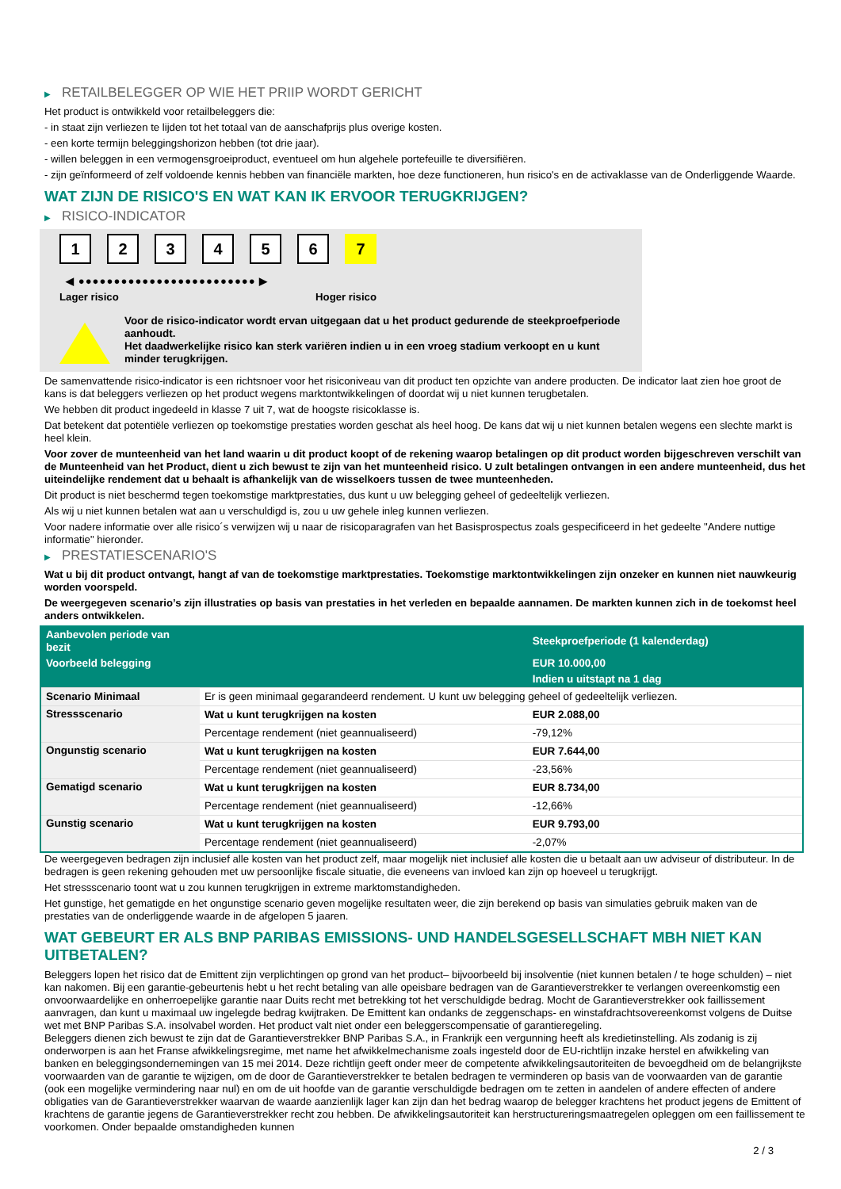▶ RETAILBELEGGER OP WIE HET PRIIP WORDT GERICHT
Het product is ontwikkeld voor retailbeleggers die:
- in staat zijn verliezen te lijden tot het totaal van de aanschafprijs plus overige kosten.
- een korte termijn beleggingshorizon hebben (tot drie jaar).
- willen beleggen in een vermogensgroeiproduct, eventueel om hun algehele portefeuille te diversifiëren.
- zijn geïnformeerd of zelf voldoende kennis hebben van financiële markten, hoe deze functioneren, hun risico's en de activaklasse van de Onderliggende Waarde.
WAT ZIJN DE RISICO'S EN WAT KAN IK ERVOOR TERUGKRIJGEN?
▶ RISICO-INDICATOR
1 2 3 4 5 6 7
◀ ●●●●●●●●●●●●●●●●●●●●●●●●● ▶
Lager risico Hoger risico
Voor de risico-indicator wordt ervan uitgegaan dat u het product gedurende de steekproefperiode aanhoudt.
Het daadwerkelijke risico kan sterk variëren indien u in een vroeg stadium verkoopt en u kunt minder terugkrijgen.
De samenvattende risico-indicator is een richtsnoer voor het risiconiveau van dit product ten opzichte van andere producten. De indicator laat zien hoe groot de kans is dat beleggers verliezen op het product wegens marktontwikkelingen of doordat wij u niet kunnen terugbetalen.
We hebben dit product ingedeeld in klasse 7 uit 7, wat de hoogste risicoklasse is.
Dat betekent dat potentiële verliezen op toekomstige prestaties worden geschat als heel hoog. De kans dat wij u niet kunnen betalen wegens een slechte markt is heel klein.
Voor zover de munteenheid van het land waarin u dit product koopt of de rekening waarop betalingen op dit product worden bijgeschreven verschilt van de Munteenheid van het Product, dient u zich bewust te zijn van het munteenheid risico. U zult betalingen ontvangen in een andere munteenheid, dus het uiteindelijke rendement dat u behaalt is afhankelijk van de wisselkoers tussen de twee munteenheden.
Dit product is niet beschermd tegen toekomstige marktprestaties, dus kunt u uw belegging geheel of gedeeltelijk verliezen.
Als wij u niet kunnen betalen wat aan u verschuldigd is, zou u uw gehele inleg kunnen verliezen.
Voor nadere informatie over alle risico´s verwijzen wij u naar de risicoparagrafen van het Basisprospectus zoals gespecificeerd in het gedeelte "Andere nuttige informatie" hieronder.
▶ PRESTATIESCENARIO'S
Wat u bij dit product ontvangt, hangt af van de toekomstige marktprestaties. Toekomstige marktontwikkelingen zijn onzeker en kunnen niet nauwkeurig worden voorspeld.
De weergegeven scenario’s zijn illustraties op basis van prestaties in het verleden en bepaalde aannamen. De markten kunnen zich in de toekomst heel anders ontwikkelen.
| Aanbevolen periode van bezit | | Steekproefperiode (1 kalenderdag) |
| --- | --- | --- |
| Voorbeeld belegging | | EUR 10.000,00 |
| | | Indien u uitstapt na 1 dag |
| Scenario Minimaal | Er is geen minimaal gegarandeerd rendement. U kunt uw belegging geheel of gedeeltelijk verliezen. | |
| Stressscenario | Wat u kunt terugkrijgen na kosten | EUR 2.088,00 |
| | Percentage rendement (niet geannualiseerd) | -79,12% |
| Ongunstig scenario | Wat u kunt terugkrijgen na kosten | EUR 7.644,00 |
| | Percentage rendement (niet geannualiseerd) | -23,56% |
| Gematigd scenario | Wat u kunt terugkrijgen na kosten | EUR 8.734,00 |
| | Percentage rendement (niet geannualiseerd) | -12,66% |
| Gunstig scenario | Wat u kunt terugkrijgen na kosten | EUR 9.793,00 |
| | Percentage rendement (niet geannualiseerd) | -2,07% |
De weergegeven bedragen zijn inclusief alle kosten van het product zelf, maar mogelijk niet inclusief alle kosten die u betaalt aan uw adviseur of distributeur. In de bedragen is geen rekening gehouden met uw persoonlijke fiscale situatie, die eveneens van invloed kan zijn op hoeveel u terugkrijgt.
Het stressscenario toont wat u zou kunnen terugkrijgen in extreme marktomstandigheden.
Het gunstige, het gematigde en het ongunstige scenario geven mogelijke resultaten weer, die zijn berekend op basis van simulaties gebruik maken van de prestaties van de onderliggende waarde in de afgelopen 5 jaaren.
WAT GEBEURT ER ALS BNP PARIBAS EMISSIONS- UND HANDELSGESELLSCHAFT MBH NIET KAN UITBETALEN?
Beleggers lopen het risico dat de Emittent zijn verplichtingen op grond van het product– bijvoorbeeld bij insolventie (niet kunnen betalen / te hoge schulden) – niet kan nakomen. Bij een garantie-gebeurtenis hebt u het recht betaling van alle opeisbare bedragen van de Garantieverstrekker te verlangen overeenkomstig een onvoorwaardelijke en onherroepelijke garantie naar Duits recht met betrekking tot het verschuldigde bedrag. Mocht de Garantieverstrekker ook faillissement aanvragen, dan kunt u maximaal uw ingelegde bedrag kwijtraken. De Emittent kan ondanks de zeggenschaps- en winstafdrachtsovereenkomst volgens de Duitse wet met BNP Paribas S.A. insolvabel worden. Het product valt niet onder een beleggerscompensatie of garantieregeling.
Beleggers dienen zich bewust te zijn dat de Garantieverstrekker BNP Paribas S.A., in Frankrijk een vergunning heeft als kredietinstelling. Als zodanig is zij onderworpen is aan het Franse afwikkelingsregime, met name het afwikkelmechanisme zoals ingesteld door de EU-richtlijn inzake herstel en afwikkeling van banken en beleggingsondernemingen van 15 mei 2014. Deze richtlijn geeft onder meer de competente afwikkelingsautoriteiten de bevoegdheid om de belangrijkste voorwaarden van de garantie te wijzigen, om de door de Garantieverstrekker te betalen bedragen te verminderen op basis van de voorwaarden van de garantie (ook een mogelijke vermindering naar nul) en om de uit hoofde van de garantie verschuldigde bedragen om te zetten in aandelen of andere effecten of andere obligaties van de Garantieverstrekker waarvan de waarde aanzienlijk lager kan zijn dan het bedrag waarop de belegger krachtens het product jegens de Emittent of krachtens de garantie jegens de Garantieverstrekker recht zou hebben. De afwikkelingsautoriteit kan herstructureringsmaatregelen opleggen om een faillissement te voorkomen. Onder bepaalde omstandigheden kunnen
2 / 3